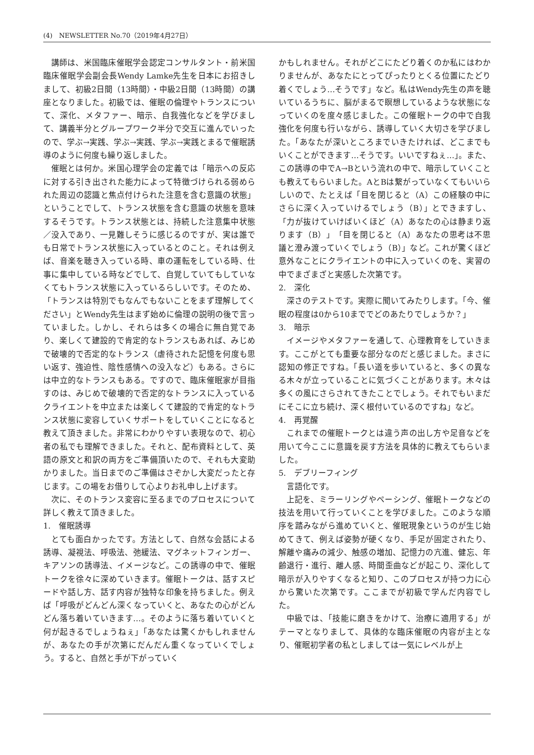(4)　NEWSLETTER No.70（2019年4月27日）
講師は、米国臨床催眠学会認定コンサルタント・前米国臨床催眠学会副会長Wendy Lamke先生を日本にお招きしまして、初級2日間（13時間）・中級2日間（13時間）の講座となりました。初級では、催眠の倫理やトランスについて、深化、メタファー、暗示、自我強化などを学びまして、講義半分とグループワーク半分で交互に進んでいったので、学ぶ→実践、学ぶ→実践、学ぶ→実践とまるで催眠誘導のように何度も繰り返しました。
催眠とは何か。米国心理学会の定義では「暗示への反応に対する引き出された能力によって特徴づけられる弱められた周辺の認識と焦点付けられた注意を含む意識の状態」ということでして、トランス状態を含む意識の状態を意味するそうです。トランス状態とは、持続した注意集中状態／没入であり、一見難しそうに感じるのですが、実は誰でも日常でトランス状態に入っているとのこと。それは例えば、音楽を聴き入っている時、車の運転をしている時、仕事に集中している時などでして、自覚していてもしていなくてもトランス状態に入っているらしいです。そのため、「トランスは特別でもなんでもないことをまず理解してください」とWendy先生はまず始めに倫理の説明の後で言っていました。しかし、それらは多くの場合に無自覚であり、楽しくて建設的で肯定的なトランスもあれば、みじめで破壊的で否定的なトランス（虐待された記憶を何度も思い返す、強迫性、陰性感情への没入など）もある。さらには中立的なトランスもある。ですので、臨床催眠家が目指すのは、みじめで破壊的で否定的なトランスに入っているクライエントを中立または楽しくて建設的で肯定的なトランス状態に変容していくサポートをしていくことになると教えて頂きました。非常にわかりやすい表現なので、初心者の私でも理解できました。それと、配布資料として、英語の原文と和訳の両方をご準備頂いたので、それも大変助かりました。当日までのご準備はさぞかし大変だったと存じます。この場をお借りして心よりお礼申し上げます。
次に、そのトランス変容に至るまでのプロセスについて詳しく教えて頂きました。
1.　催眠誘導
とても面白かったです。方法として、自然な会話による誘導、凝視法、呼吸法、弛緩法、マグネットフィンガー、キアソンの誘導法、イメージなど。この誘導の中で、催眠トークを徐々に深めていきます。催眠トークは、話すスピードや話し方、話す内容が独特な印象を持ちました。例えば「呼吸がどんどん深くなっていくと、あなたの心がどんどん落ち着いていきます…。そのように落ち着いていくと何が起きるでしょうねぇ」「あなたは驚くかもしれませんが、あなたの手が次第にだんだん重くなっていくでしょう。すると、自然と手が下がっていく
かもしれません。それがどこにたどり着くのか私にはわかりませんが、あなたにとってぴったりとくる位置にたどり着くでしょう…そうです」など。私はWendy先生の声を聴いているうちに、脳がまるで瞑想しているような状態になっていくのを度々感じました。この催眠トークの中で自我強化を何度も行いながら、誘導していく大切さを学びました。「あなたが深いところまでいきたければ、どこまでもいくことができます…そうです。いいですねぇ…」。また、この誘導の中でA→Bという流れの中で、暗示していくことも教えてもらいました。AとBは繋がっていなくてもいいらしいので、たとえば「目を閉じると（A）この経験の中にさらに深く入っていけるでしょう（B）」とできますし、「力が抜けていけばいくほど（A）あなたの心は静まり返ります（B）」「目を閉じると（A）あなたの思考は不思議と澄み渡っていくでしょう（B）」など。これが驚くほど意外なことにクライエントの中に入っていくのを、実習の中でまざまざと実感した次第です。
2.　深化
深さのテストです。実際に聞いてみたりします。「今、催眠の程度は0から10まででどのあたりでしょうか？」
3.　暗示
イメージやメタファーを通して、心理教育をしていきます。ここがとても重要な部分なのだと感じました。まさに認知の修正ですね。「長い道を歩いていると、多くの異なる木々が立っていることに気づくことがあります。木々は多くの風にさらされてきたことでしょう。それでもいまだにそこに立ち続け、深く根付いているのですね」など。
4.　再覚醒
これまでの催眠トークとは違う声の出し方や足音などを用いて今ここに意識を戻す方法を具体的に教えてもらいました。
5.　デブリーフィング
言語化です。
上記を、ミラーリングやペーシング、催眠トークなどの技法を用いて行っていくことを学びました。このような順序を踏みながら進めていくと、催眠現象というのが生じ始めてきて、例えば姿勢が硬くなり、手足が固定されたり、解離や痛みの減少、触感の増加、記憶力の亢進、健忘、年齢退行・進行、離人感、時間歪曲などが起こり、深化して暗示が入りやすくなると知り、このプロセスが持つ力に心から驚いた次第です。ここまでが初級で学んだ内容でした。
中級では、「技能に磨きをかけて、治療に適用する」がテーマとなりまして、具体的な臨床催眠の内容が主となり、催眠初学者の私としましては一気にレベルが上